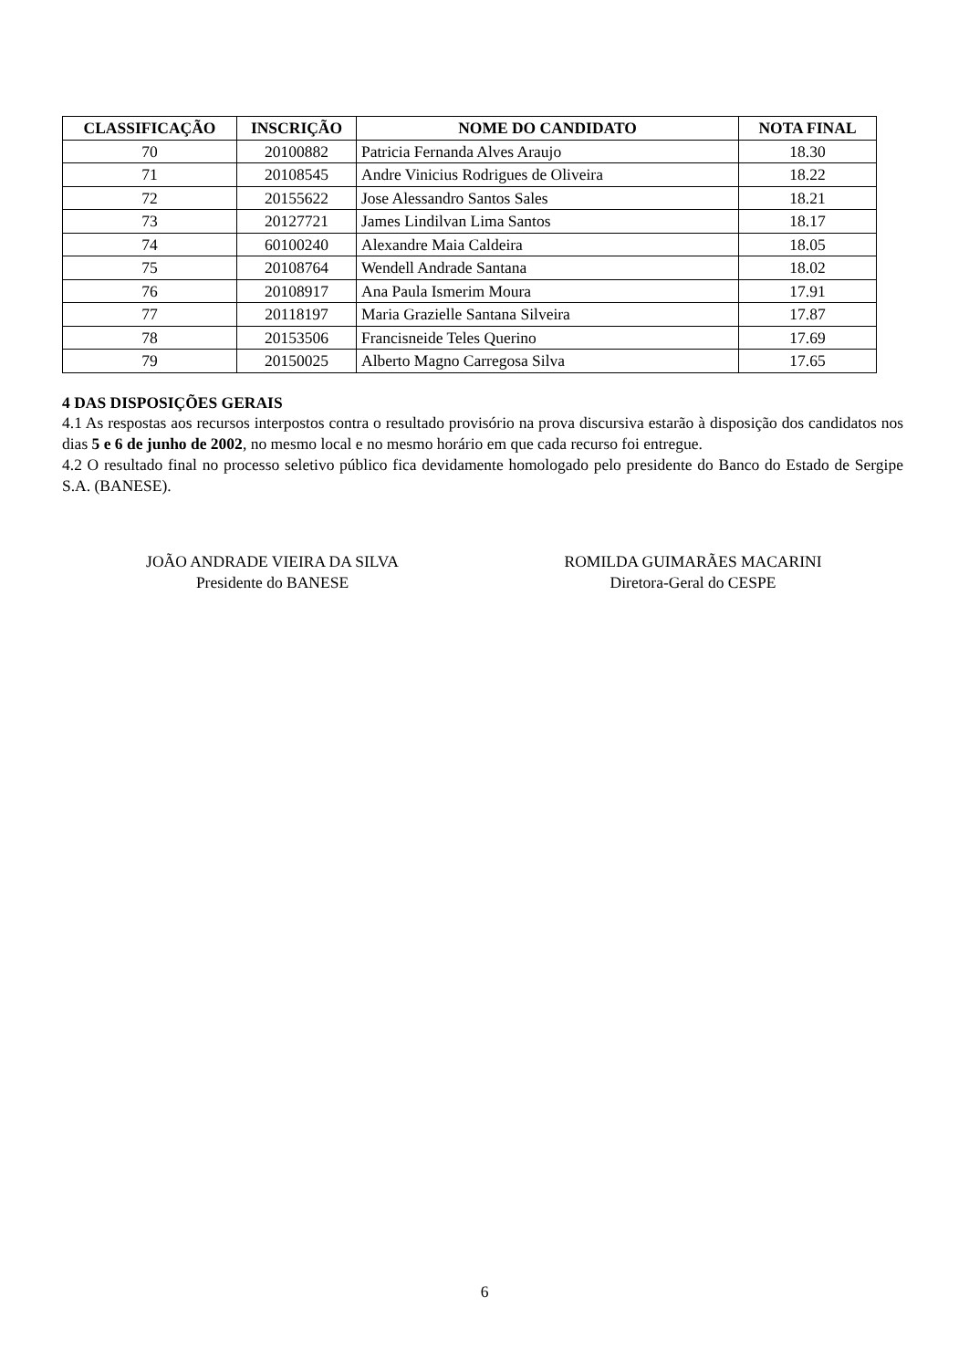| CLASSIFICAÇÃO | INSCRIÇÃO | NOME DO CANDIDATO | NOTA FINAL |
| --- | --- | --- | --- |
| 70 | 20100882 | Patricia Fernanda Alves Araujo | 18.30 |
| 71 | 20108545 | Andre Vinicius Rodrigues de Oliveira | 18.22 |
| 72 | 20155622 | Jose Alessandro Santos Sales | 18.21 |
| 73 | 20127721 | James Lindilvan Lima Santos | 18.17 |
| 74 | 60100240 | Alexandre Maia Caldeira | 18.05 |
| 75 | 20108764 | Wendell Andrade Santana | 18.02 |
| 76 | 20108917 | Ana Paula Ismerim Moura | 17.91 |
| 77 | 20118197 | Maria Grazielle Santana Silveira | 17.87 |
| 78 | 20153506 | Francisneide Teles Querino | 17.69 |
| 79 | 20150025 | Alberto Magno Carregosa Silva | 17.65 |
4 DAS DISPOSIÇÕES GERAIS
4.1 As respostas aos recursos interpostos contra o resultado provisório na prova discursiva estarão à disposição dos candidatos nos dias 5 e 6 de junho de 2002, no mesmo local e no mesmo horário em que cada recurso foi entregue.
4.2 O resultado final no processo seletivo público fica devidamente homologado pelo presidente do Banco do Estado de Sergipe S.A. (BANESE).
JOÃO ANDRADE VIEIRA DA SILVA
Presidente do BANESE
ROMILDA GUIMARÃES MACARINI
Diretora-Geral do CESPE
6